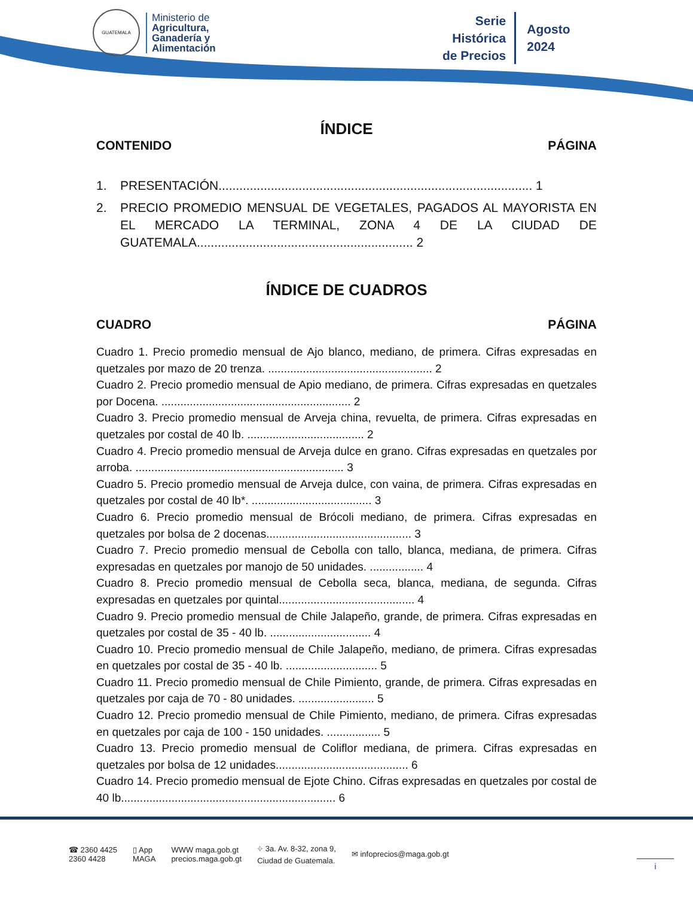GUATEMALA
Ministerio de
Agricultura,
Ganadería y
Alimentación
Serie
Histórica
de Precios
Agosto
2024
ÍNDICE
CONTENIDO PÁGINA
1. PRESENTACIÓN.......................................................................................... 1
2. PRECIO PROMEDIO MENSUAL DE VEGETALES, PAGADOS AL MAYORISTA EN EL MERCADO LA TERMINAL, ZONA 4 DE LA CIUDAD DE GUATEMALA.............................................................. 2
ÍNDICE DE CUADROS
CUADRO PÁGINA
Cuadro 1. Precio promedio mensual de Ajo blanco, mediano, de primera. Cifras expresadas en quetzales por mazo de 20 trenza. .................................................... 2
Cuadro 2. Precio promedio mensual de Apio mediano, de primera. Cifras expresadas en quetzales por Docena. ............................................................ 2
Cuadro 3. Precio promedio mensual de Arveja china, revuelta, de primera. Cifras expresadas en quetzales por costal de 40 lb. ..................................... 2
Cuadro 4. Precio promedio mensual de Arveja dulce en grano. Cifras expresadas en quetzales por arroba. .................................................................. 3
Cuadro 5. Precio promedio mensual de Arveja dulce, con vaina, de primera. Cifras expresadas en quetzales por costal de 40 lb*. ...................................... 3
Cuadro 6. Precio promedio mensual de Brócoli mediano, de primera. Cifras expresadas en quetzales por bolsa de 2 docenas.............................................. 3
Cuadro 7. Precio promedio mensual de Cebolla con tallo, blanca, mediana, de primera. Cifras expresadas en quetzales por manojo de 50 unidades. ................. 4
Cuadro 8. Precio promedio mensual de Cebolla seca, blanca, mediana, de segunda. Cifras expresadas en quetzales por quintal........................................... 4
Cuadro 9. Precio promedio mensual de Chile Jalapeño, grande, de primera. Cifras expresadas en quetzales por costal de 35 - 40 lb. ................................ 4
Cuadro 10. Precio promedio mensual de Chile Jalapeño, mediano, de primera. Cifras expresadas en quetzales por costal de 35 - 40 lb. ............................. 5
Cuadro 11. Precio promedio mensual de Chile Pimiento, grande, de primera. Cifras expresadas en quetzales por caja de 70 - 80 unidades. ........................ 5
Cuadro 12. Precio promedio mensual de Chile Pimiento, mediano, de primera. Cifras expresadas en quetzales por caja de 100 - 150 unidades. ................. 5
Cuadro 13. Precio promedio mensual de Coliflor mediana, de primera. Cifras expresadas en quetzales por bolsa de 12 unidades.......................................... 6
Cuadro 14. Precio promedio mensual de Ejote Chino. Cifras expresadas en quetzales por costal de 40 lb.................................................................... 6
☎ 2360 4425
2360 4428 ▯ App
MAGA WWW maga.gob.gt
precios.maga.gob.gt ⌖ 3a. Av. 8-32, zona 9,
Ciudad de Guatemala. ✉ infoprecios@maga.gob.gt
i